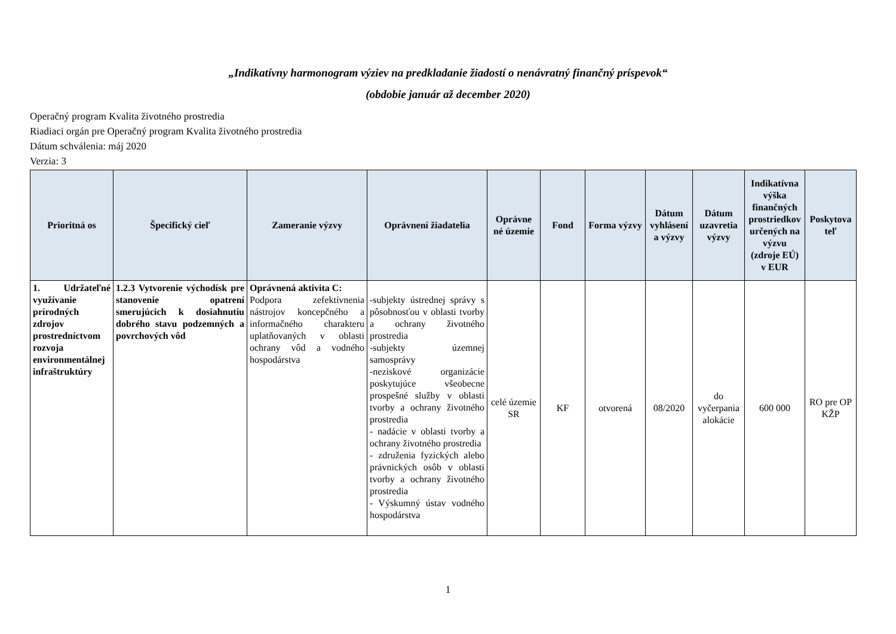„Indikatívny harmonogram výziev na predkladanie žiadostí o nenávratný finančný príspevok“
(obdobie január až december 2020)
Operačný program Kvalita životného prostredia
Riadiaci orgán pre Operačný program Kvalita životného prostredia
Dátum schválenia: máj 2020
Verzia: 3
| Prioritná os | Špecifický cieľ | Zameranie výzvy | Oprávnení žiadatelia | Oprávne né územie | Fond | Forma výzvy | Dátum vyhlásení a výzvy | Dátum uzavretia výzvy | Indikatívna výška finančných prostriedkov určených na výzvu (zdroje EÚ) v EUR | Poskytova teľ |
| --- | --- | --- | --- | --- | --- | --- | --- | --- | --- | --- |
| 1. Udržateľné využívanie prírodných zdrojov prostredníctvom rozvoja environmentálnej infraštruktúry | 1.2.3 Vytvorenie východísk pre stanovenie opatrení smerujúcich k dosiahnutiu dobrého stavu podzemných a povrchových vôd | Oprávnená aktivita C: Podpora zefektívnenia nástrojov koncepčného a informačného charakteru uplatňovaných v oblasti ochrany vôd a vodného hospodárstva | -subjekty ústrednej správy s pôsobnosťou v oblasti tvorby a ochrany životného prostredia -subjekty územnej samosprávy -neziskové organizácie poskytujúce všeobecne prospešné služby v oblasti tvorby a ochrany životného prostredia - nadácie v oblasti tvorby a ochrany životného prostredia - združenia fyzických alebo právnických osôb v oblasti tvorby a ochrany životného prostredia - Výskumný ústav vodného hospodárstva | celé územie SR | KF | otvorená | 08/2020 | do vyčerpania alokácie | 600 000 | RO pre OP KŽP |
1